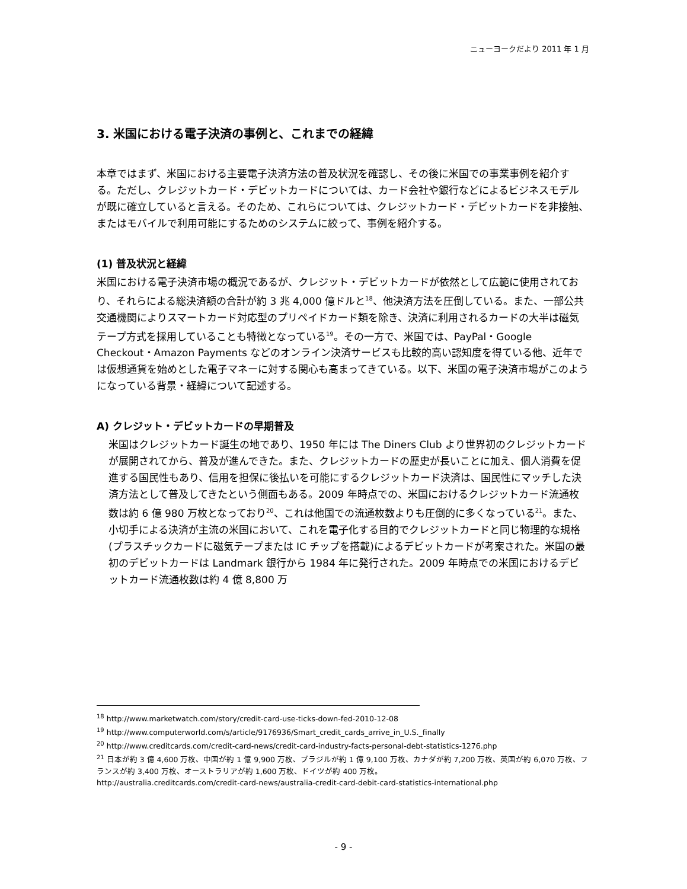ニューヨークだより 2011 年 1 月
3. 米国における電子決済の事例と、これまでの経緯
本章ではまず、米国における主要電子決済方法の普及状況を確認し、その後に米国での事業事例を紹介する。ただし、クレジットカード・デビットカードについては、カード会社や銀行などによるビジネスモデルが既に確立していると言える。そのため、これらについては、クレジットカード・デビットカードを非接触、またはモバイルで利用可能にするためのシステムに絞って、事例を紹介する。
(1) 普及状況と経緯
米国における電子決済市場の概況であるが、クレジット・デビットカードが依然として広範に使用されており、それらによる総決済額の合計が約 3 兆 4,000 億ドルと<sup>18</sup>、他決済方法を圧倒している。また、一部公共交通機関によりスマートカード対応型のプリペイドカード類を除き、決済に利用されるカードの大半は磁気テープ方式を採用していることも特徴となっている<sup>19</sup>。その一方で、米国では、PayPal・Google Checkout・Amazon Payments などのオンライン決済サービスも比較的高い認知度を得ている他、近年では仮想通貨を始めとした電子マネーに対する関心も高まってきている。以下、米国の電子決済市場がこのようになっている背景・経緯について記述する。
A) クレジット・デビットカードの早期普及
米国はクレジットカード誕生の地であり、1950 年には The Diners Club より世界初のクレジットカードが展開されてから、普及が進んできた。また、クレジットカードの歴史が長いことに加え、個人消費を促進する国民性もあり、信用を担保に後払いを可能にするクレジットカード決済は、国民性にマッチした決済方法として普及してきたという側面もある。2009 年時点での、米国におけるクレジットカード流通枚数は約 6 億 980 万枚となっており<sup>20</sup>、これは他国での流通枚数よりも圧倒的に多くなっている<sup>21</sup>。また、小切手による決済が主流の米国において、これを電子化する目的でクレジットカードと同じ物理的な規格(プラスチックカードに磁気テープまたは IC チップを搭載)によるデビットカードが考案された。米国の最初のデビットカードは Landmark 銀行から 1984 年に発行された。2009 年時点での米国におけるデビットカード流通枚数は約 4 億 8,800 万
<sup>18</sup> http://www.marketwatch.com/story/credit-card-use-ticks-down-fed-2010-12-08
<sup>19</sup> http://www.computerworld.com/s/article/9176936/Smart_credit_cards_arrive_in_U.S._finally
<sup>20</sup> http://www.creditcards.com/credit-card-news/credit-card-industry-facts-personal-debt-statistics-1276.php
<sup>21</sup> 日本が約 3 億 4,600 万枚、中国が約 1 億 9,900 万枚、ブラジルが約 1 億 9,100 万枚、カナダが約 7,200 万枚、英国が約 6,070 万枚、フランスが約 3,400 万枚、オーストラリアが約 1,600 万枚、ドイツが約 400 万枚。
http://australia.creditcards.com/credit-card-news/australia-credit-card-debit-card-statistics-international.php
- 9 -